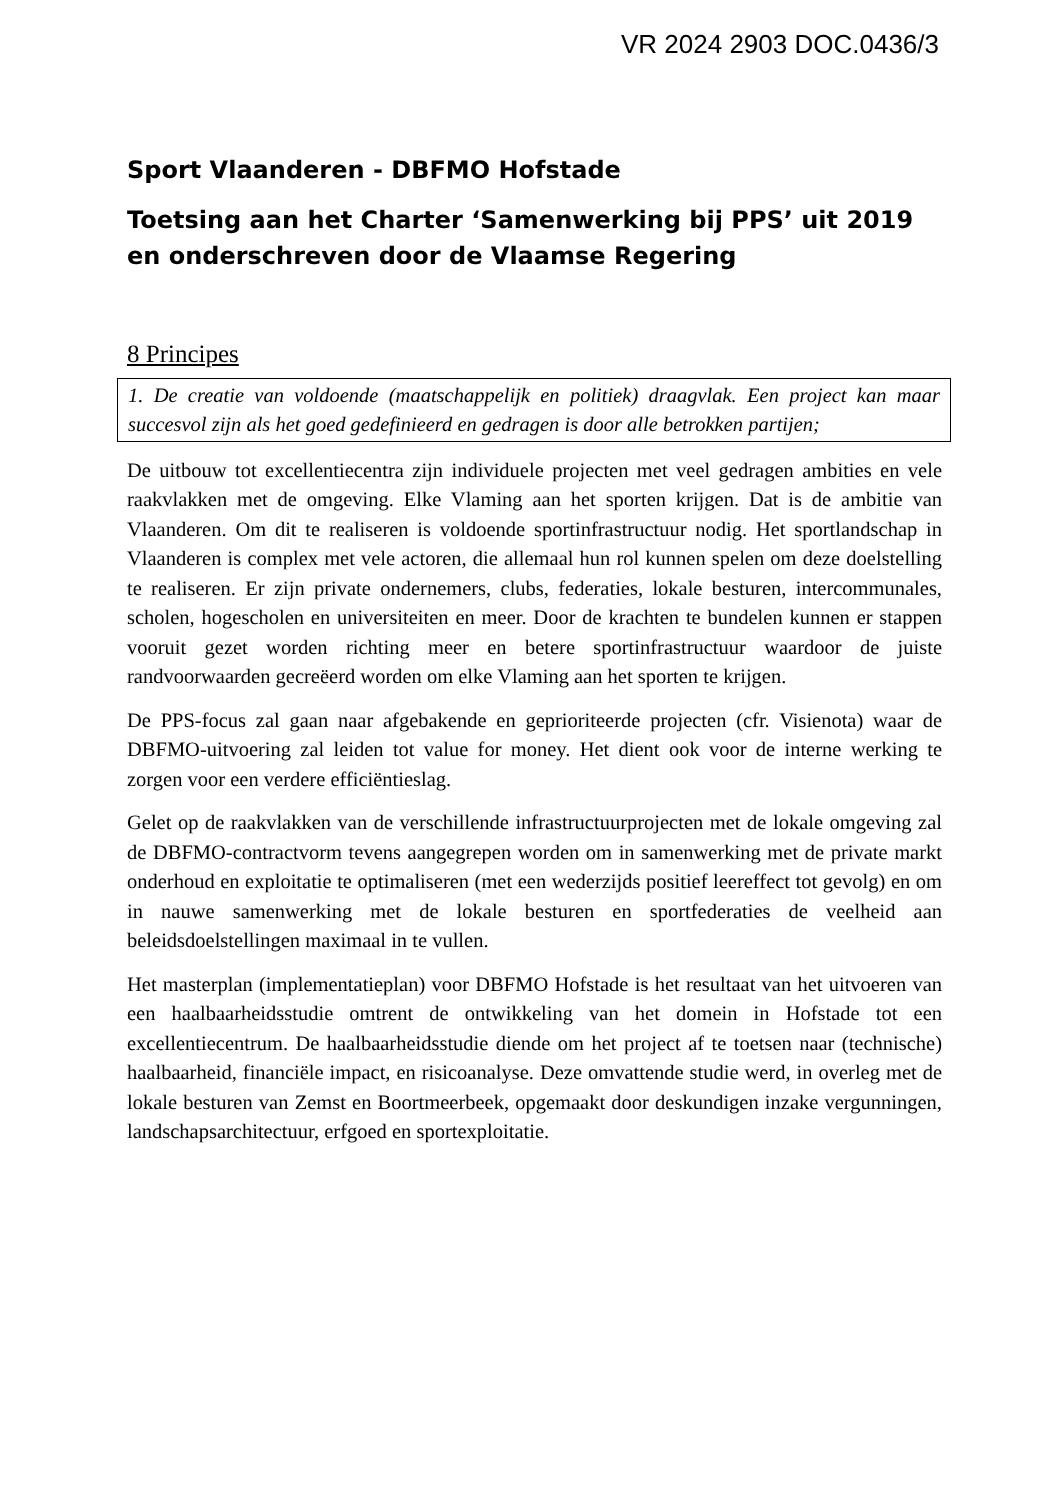VR 2024 2903 DOC.0436/3
Sport Vlaanderen - DBFMO Hofstade
Toetsing aan het Charter ‘Samenwerking bij PPS’ uit 2019 en onderschreven door de Vlaamse Regering
8 Principes
1. De creatie van voldoende (maatschappelijk en politiek) draagvlak. Een project kan maar succesvol zijn als het goed gedefinieerd en gedragen is door alle betrokken partijen;
De uitbouw tot excellentiecentra zijn individuele projecten met veel gedragen ambities en vele raakvlakken met de omgeving. Elke Vlaming aan het sporten krijgen. Dat is de ambitie van Vlaanderen. Om dit te realiseren is voldoende sportinfrastructuur nodig. Het sportlandschap in Vlaanderen is complex met vele actoren, die allemaal hun rol kunnen spelen om deze doelstelling te realiseren. Er zijn private ondernemers, clubs, federaties, lokale besturen, intercommunales, scholen, hogescholen en universiteiten en meer. Door de krachten te bundelen kunnen er stappen vooruit gezet worden richting meer en betere sportinfrastructuur waardoor de juiste randvoorwaarden gecreëerd worden om elke Vlaming aan het sporten te krijgen.
De PPS-focus zal gaan naar afgebakende en geprioriteerde projecten (cfr. Visienota) waar de DBFMO-uitvoering zal leiden tot value for money. Het dient ook voor de interne werking te zorgen voor een verdere efficiëntieslag.
Gelet op de raakvlakken van de verschillende infrastructuurprojecten met de lokale omgeving zal de DBFMO-contractvorm tevens aangegrepen worden om in samenwerking met de private markt onderhoud en exploitatie te optimaliseren (met een wederzijds positief leereffect tot gevolg) en om in nauwe samenwerking met de lokale besturen en sportfederaties de veelheid aan beleidsdoelstellingen maximaal in te vullen.
Het masterplan (implementatieplan) voor DBFMO Hofstade is het resultaat van het uitvoeren van een haalbaarheidsstudie omtrent de ontwikkeling van het domein in Hofstade tot een excellentiecentrum. De haalbaarheidsstudie diende om het project af te toetsen naar (technische) haalbaarheid, financiële impact, en risicoanalyse. Deze omvattende studie werd, in overleg met de lokale besturen van Zemst en Boortmeerbeek, opgemaakt door deskundigen inzake vergunningen, landschapsarchitectuur, erfgoed en sportexploitatie.